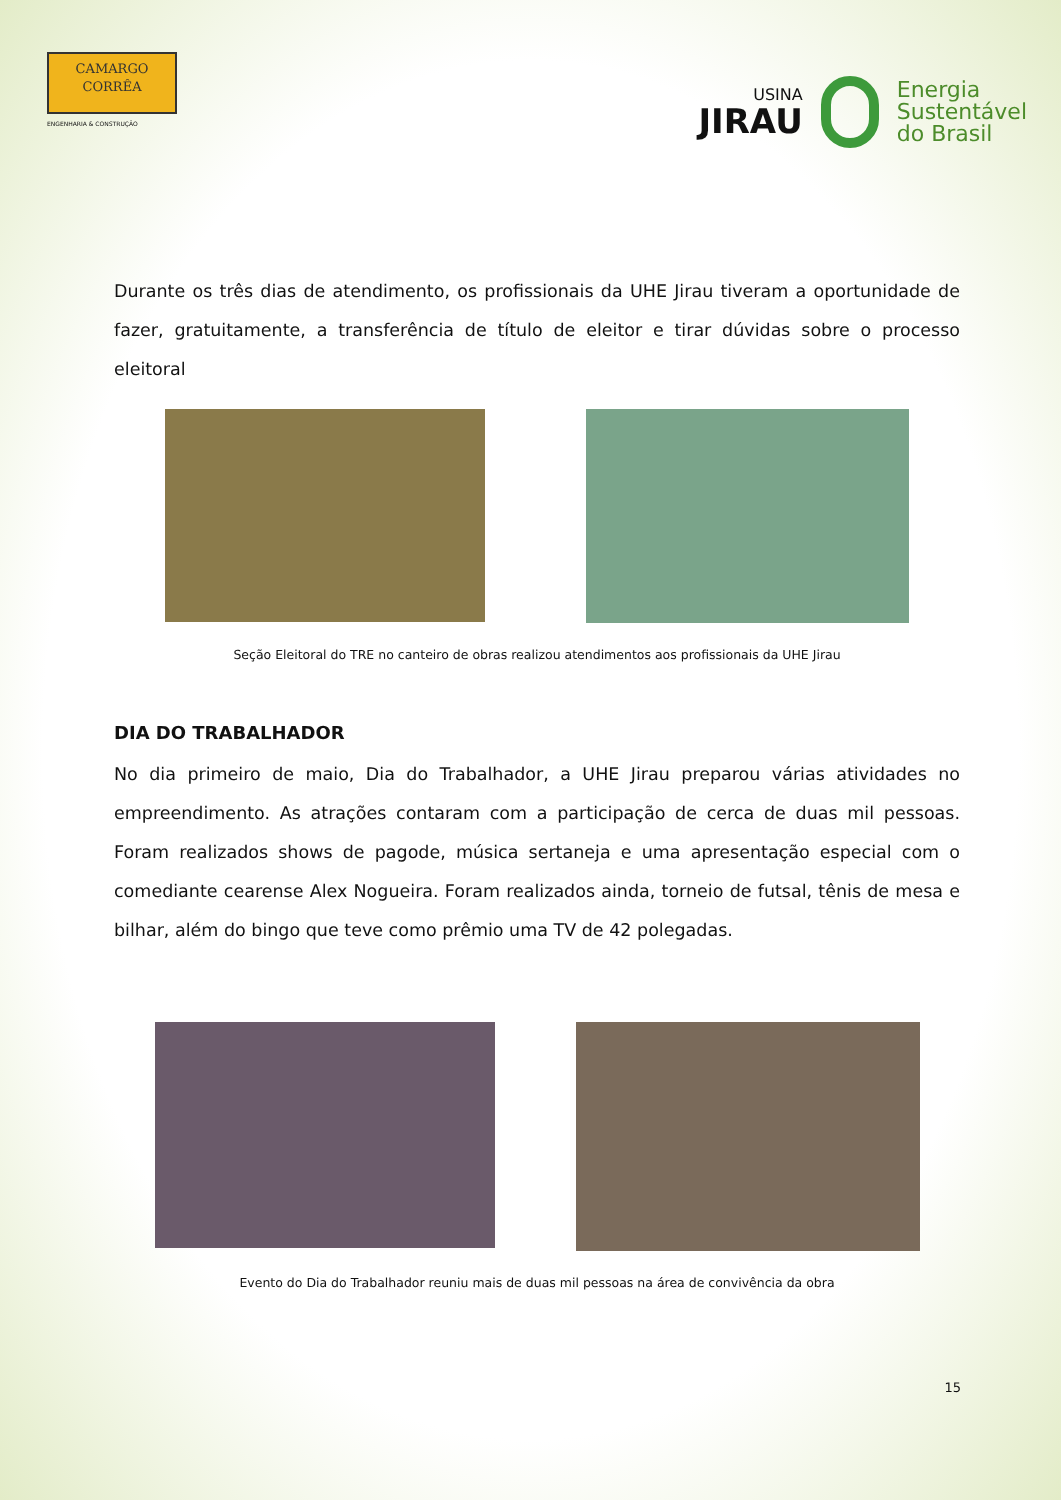CAMARGO
CORRÊA
ENGENHARIA & CONSTRUÇÃO
USINA
JIRAU
Energia
Sustentável
do Brasil
Durante os três dias de atendimento, os profissionais da UHE Jirau tiveram a oportunidade de fazer, gratuitamente, a transferência de título de eleitor e tirar dúvidas sobre o processo eleitoral
Seção Eleitoral do TRE no canteiro de obras realizou atendimentos aos profissionais da UHE Jirau
DIA DO TRABALHADOR
No dia primeiro de maio, Dia do Trabalhador, a UHE Jirau preparou várias atividades no empreendimento. As atrações contaram com a participação de cerca de duas mil pessoas. Foram realizados shows de pagode, música sertaneja e uma apresentação especial com o comediante cearense Alex Nogueira. Foram realizados ainda, torneio de futsal, tênis de mesa e bilhar, além do bingo que teve como prêmio uma TV de 42 polegadas.
Evento do Dia do Trabalhador reuniu mais de duas mil pessoas na área de convivência da obra
15